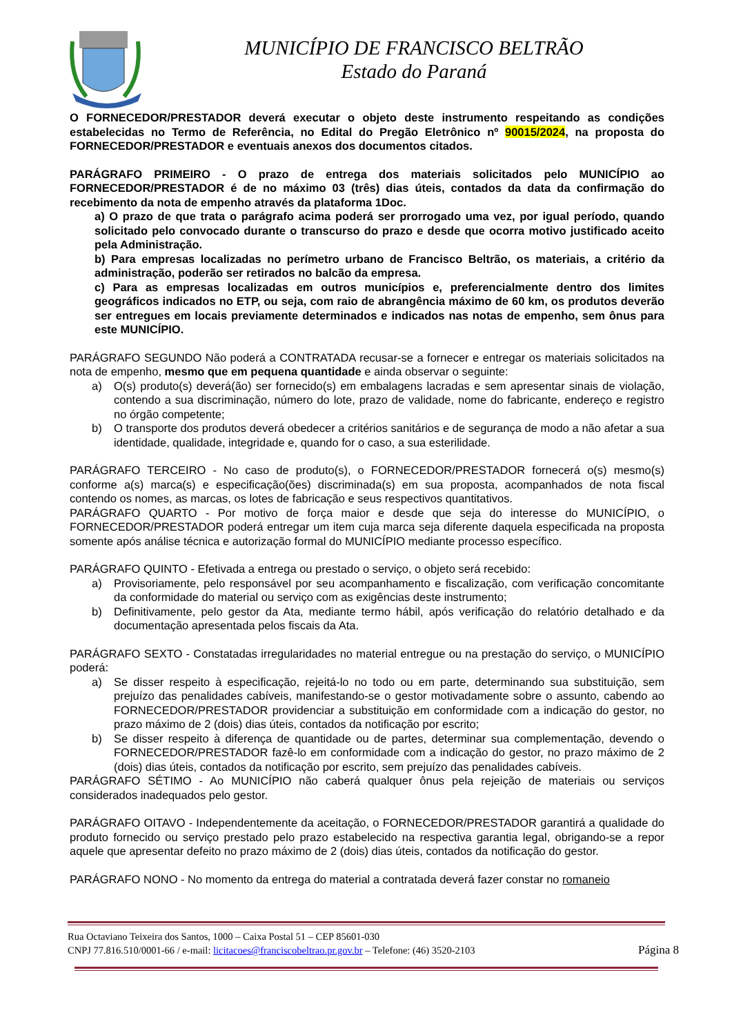MUNICÍPIO DE FRANCISCO BELTRÃO
Estado do Paraná
O FORNECEDOR/PRESTADOR deverá executar o objeto deste instrumento respeitando as condições estabelecidas no Termo de Referência, no Edital do Pregão Eletrônico nº 90015/2024, na proposta do FORNECEDOR/PRESTADOR e eventuais anexos dos documentos citados.
PARÁGRAFO PRIMEIRO - O prazo de entrega dos materiais solicitados pelo MUNICÍPIO ao FORNECEDOR/PRESTADOR é de no máximo 03 (três) dias úteis, contados da data da confirmação do recebimento da nota de empenho através da plataforma 1Doc.
a) O prazo de que trata o parágrafo acima poderá ser prorrogado uma vez, por igual período, quando solicitado pelo convocado durante o transcurso do prazo e desde que ocorra motivo justificado aceito pela Administração.
b) Para empresas localizadas no perímetro urbano de Francisco Beltrão, os materiais, a critério da administração, poderão ser retirados no balcão da empresa.
c) Para as empresas localizadas em outros municípios e, preferencialmente dentro dos limites geográficos indicados no ETP, ou seja, com raio de abrangência máximo de 60 km, os produtos deverão ser entregues em locais previamente determinados e indicados nas notas de empenho, sem ônus para este MUNICÍPIO.
PARÁGRAFO SEGUNDO Não poderá a CONTRATADA recusar-se a fornecer e entregar os materiais solicitados na nota de empenho, mesmo que em pequena quantidade e ainda observar o seguinte:
a) O(s) produto(s) deverá(ão) ser fornecido(s) em embalagens lacradas e sem apresentar sinais de violação, contendo a sua discriminação, número do lote, prazo de validade, nome do fabricante, endereço e registro no órgão competente;
b) O transporte dos produtos deverá obedecer a critérios sanitários e de segurança de modo a não afetar a sua identidade, qualidade, integridade e, quando for o caso, a sua esterilidade.
PARÁGRAFO TERCEIRO - No caso de produto(s), o FORNECEDOR/PRESTADOR fornecerá o(s) mesmo(s) conforme a(s) marca(s) e especificação(ões) discriminada(s) em sua proposta, acompanhados de nota fiscal contendo os nomes, as marcas, os lotes de fabricação e seus respectivos quantitativos.
PARÁGRAFO QUARTO - Por motivo de força maior e desde que seja do interesse do MUNICÍPIO, o FORNECEDOR/PRESTADOR poderá entregar um item cuja marca seja diferente daquela especificada na proposta somente após análise técnica e autorização formal do MUNICÍPIO mediante processo específico.
PARÁGRAFO QUINTO - Efetivada a entrega ou prestado o serviço, o objeto será recebido:
a) Provisoriamente, pelo responsável por seu acompanhamento e fiscalização, com verificação concomitante da conformidade do material ou serviço com as exigências deste instrumento;
b) Definitivamente, pelo gestor da Ata, mediante termo hábil, após verificação do relatório detalhado e da documentação apresentada pelos fiscais da Ata.
PARÁGRAFO SEXTO - Constatadas irregularidades no material entregue ou na prestação do serviço, o MUNICÍPIO poderá:
a) Se disser respeito à especificação, rejeitá-lo no todo ou em parte, determinando sua substituição, sem prejuízo das penalidades cabíveis, manifestando-se o gestor motivadamente sobre o assunto, cabendo ao FORNECEDOR/PRESTADOR providenciar a substituição em conformidade com a indicação do gestor, no prazo máximo de 2 (dois) dias úteis, contados da notificação por escrito;
b) Se disser respeito à diferença de quantidade ou de partes, determinar sua complementação, devendo o FORNECEDOR/PRESTADOR fazê-lo em conformidade com a indicação do gestor, no prazo máximo de 2 (dois) dias úteis, contados da notificação por escrito, sem prejuízo das penalidades cabíveis.
PARÁGRAFO SÉTIMO - Ao MUNICÍPIO não caberá qualquer ônus pela rejeição de materiais ou serviços considerados inadequados pelo gestor.
PARÁGRAFO OITAVO - Independentemente da aceitação, o FORNECEDOR/PRESTADOR garantirá a qualidade do produto fornecido ou serviço prestado pelo prazo estabelecido na respectiva garantia legal, obrigando-se a repor aquele que apresentar defeito no prazo máximo de 2 (dois) dias úteis, contados da notificação do gestor.
PARÁGRAFO NONO - No momento da entrega do material a contratada deverá fazer constar no romaneio
Rua Octaviano Teixeira dos Santos, 1000 – Caixa Postal 51 – CEP 85601-030
CNPJ 77.816.510/0001-66 / e-mail: licitacoes@franciscobeltrao.pr.gov.br – Telefone: (46) 3520-2103 Página 8